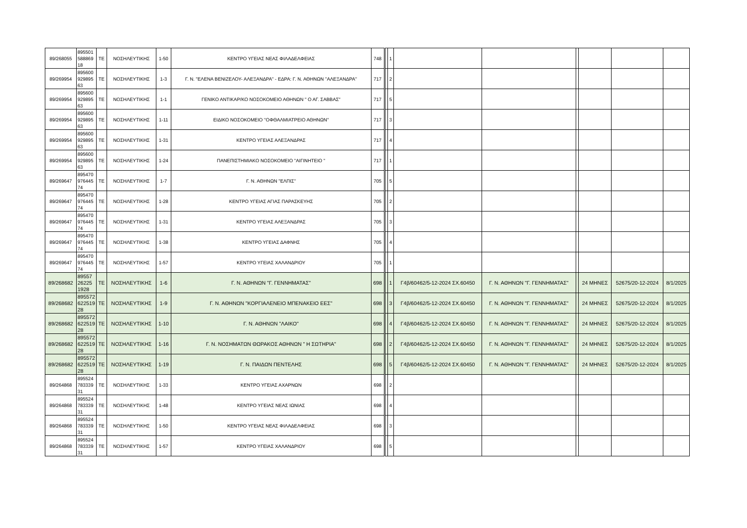| 89/268055 | 895501 588869 18 | ΤΕ | ΝΟΣΗΛΕΥΤΙΚΗΣ | 1-50 | ΚΕΝΤΡΟ ΥΓΕΙΑΣ ΝΕΑΣ ΦΙΛΑΔΕΛΦΕΙΑΣ | 748 | | 1 | | | | | | |
| 89/269954 | 895600 929895 63 | ΤΕ | ΝΟΣΗΛΕΥΤΙΚΗΣ | 1-3 | Γ. Ν. "ΕΛΕΝΑ ΒΕΝΙΖΕΛΟΥ- ΑΛΕΞΑΝΔΡΑ" - ΕΔΡΑ: Γ. Ν. ΑΘΗΝΩΝ ''ΑΛΕΞΑΝΔΡΑ'' | 717 | | 2 | | | | | | |
| 89/269954 | 895600 929895 63 | ΤΕ | ΝΟΣΗΛΕΥΤΙΚΗΣ | 1-1 | ΓΕΝΙΚΟ ΑΝΤΙΚΑΡ/ΚΟ ΝΟΣΟΚΟΜΕΙΟ ΑΘΗΝΩΝ " Ο ΑΓ. ΣΑΒΒΑΣ" | 717 | | 5 | | | | | | |
| 89/269954 | 895600 929895 63 | ΤΕ | ΝΟΣΗΛΕΥΤΙΚΗΣ | 1-11 | ΕΙΔΙΚΟ ΝΟΣΟΚΟΜΕΙΟ ''ΟΦΘΑΛΜΙΑΤΡΕΙΟ ΑΘΗΝΩΝ'' | 717 | | 3 | | | | | | |
| 89/269954 | 895600 929895 63 | ΤΕ | ΝΟΣΗΛΕΥΤΙΚΗΣ | 1-31 | ΚΕΝΤΡΟ ΥΓΕΙΑΣ ΑΛΕΞΑΝΔΡΑΣ | 717 | | 4 | | | | | | |
| 89/269954 | 895600 929895 63 | ΤΕ | ΝΟΣΗΛΕΥΤΙΚΗΣ | 1-24 | ΠΑΝΕΠΙΣΤΗΜΙΑΚΟ ΝΟΣΟΚΟΜΕΙΟ "ΑΙΓΙΝΗΤΕΙΟ " | 717 | | 1 | | | | | | |
| 89/269647 | 895470 976445 74 | ΤΕ | ΝΟΣΗΛΕΥΤΙΚΗΣ | 1-7 | Γ. Ν. ΑΘΗΝΩΝ "ΕΛΠΙΣ" | 705 | | 5 | | | | | | |
| 89/269647 | 895470 976445 74 | ΤΕ | ΝΟΣΗΛΕΥΤΙΚΗΣ | 1-28 | ΚΕΝΤΡΟ ΥΓΕΙΑΣ ΑΓΙΑΣ ΠΑΡΑΣΚΕΥΗΣ | 705 | | 2 | | | | | | |
| 89/269647 | 895470 976445 74 | ΤΕ | ΝΟΣΗΛΕΥΤΙΚΗΣ | 1-31 | ΚΕΝΤΡΟ ΥΓΕΙΑΣ ΑΛΕΞΑΝΔΡΑΣ | 705 | | 3 | | | | | | |
| 89/269647 | 895470 976445 74 | ΤΕ | ΝΟΣΗΛΕΥΤΙΚΗΣ | 1-38 | ΚΕΝΤΡΟ ΥΓΕΙΑΣ ΔΑΦΝΗΣ | 705 | | 4 | | | | | | |
| 89/269647 | 895470 976445 74 | ΤΕ | ΝΟΣΗΛΕΥΤΙΚΗΣ | 1-57 | ΚΕΝΤΡΟ ΥΓΕΙΑΣ ΧΑΛΑΝΔΡΙΟΥ | 705 | | 1 | | | | | | |
| 89/268682 | 89557 26225 1928 | ΤΕ | ΝΟΣΗΛΕΥΤΙΚΗΣ | 1-6 | Γ. Ν. ΑΘΗΝΩΝ "Γ. ΓΕΝΝΗΜΑΤΑΣ" | 698 | | 1 | Γ4β/60462/5-12-2024 ΣΧ.60450 | Γ. Ν. ΑΘΗΝΩΝ "Γ. ΓΕΝΝΗΜΑΤΑΣ" | | 24 ΜΗΝΕΣ | 52675/20-12-2024 | 8/1/2025 |
| 89/268682 | 895572 622519 28 | ΤΕ | ΝΟΣΗΛΕΥΤΙΚΗΣ | 1-9 | Γ. Ν. ΑΘΗΝΩΝ "ΚΟΡΓΙΑΛΕΝΕΙΟ ΜΠΕΝΑΚΕΙΟ ΕΕΣ" | 698 | | 3 | Γ4β/60462/5-12-2024 ΣΧ.60450 | Γ. Ν. ΑΘΗΝΩΝ "Γ. ΓΕΝΝΗΜΑΤΑΣ" | | 24 ΜΗΝΕΣ | 52675/20-12-2024 | 8/1/2025 |
| 89/268682 | 895572 622519 28 | ΤΕ | ΝΟΣΗΛΕΥΤΙΚΗΣ | 1-10 | Γ. Ν. ΑΘΗΝΩΝ "ΛΑΙΚΟ" | 698 | | 4 | Γ4β/60462/5-12-2024 ΣΧ.60450 | Γ. Ν. ΑΘΗΝΩΝ "Γ. ΓΕΝΝΗΜΑΤΑΣ" | | 24 ΜΗΝΕΣ | 52675/20-12-2024 | 8/1/2025 |
| 89/268682 | 895572 622519 28 | ΤΕ | ΝΟΣΗΛΕΥΤΙΚΗΣ | 1-16 | Γ. Ν. ΝΟΣΗΜΑΤΩΝ ΘΩΡΑΚΟΣ ΑΘΗΝΩΝ " Η ΣΩΤΗΡΙΑ" | 698 | | 2 | Γ4β/60462/5-12-2024 ΣΧ.60450 | Γ. Ν. ΑΘΗΝΩΝ "Γ. ΓΕΝΝΗΜΑΤΑΣ" | | 24 ΜΗΝΕΣ | 52675/20-12-2024 | 8/1/2025 |
| 89/268682 | 895572 622519 28 | ΤΕ | ΝΟΣΗΛΕΥΤΙΚΗΣ | 1-19 | Γ. Ν. ΠΑΙΔΩΝ ΠΕΝΤΕΛΗΣ | 698 | | 5 | Γ4β/60462/5-12-2024 ΣΧ.60450 | Γ. Ν. ΑΘΗΝΩΝ "Γ. ΓΕΝΝΗΜΑΤΑΣ" | | 24 ΜΗΝΕΣ | 52675/20-12-2024 | 8/1/2025 |
| 89/264868 | 895524 783339 31 | ΤΕ | ΝΟΣΗΛΕΥΤΙΚΗΣ | 1-33 | ΚΕΝΤΡΟ ΥΓΕΙΑΣ ΑΧΑΡΝΩΝ | 698 | | 2 | | | | | | |
| 89/264868 | 895524 783339 31 | ΤΕ | ΝΟΣΗΛΕΥΤΙΚΗΣ | 1-48 | ΚΕΝΤΡΟ ΥΓΕΙΑΣ ΝΕΑΣ ΙΩΝΙΑΣ | 698 | | 4 | | | | | | |
| 89/264868 | 895524 783339 31 | ΤΕ | ΝΟΣΗΛΕΥΤΙΚΗΣ | 1-50 | ΚΕΝΤΡΟ ΥΓΕΙΑΣ ΝΕΑΣ ΦΙΛΑΔΕΛΦΕΙΑΣ | 698 | | 3 | | | | | | |
| 89/264868 | 895524 783339 31 | ΤΕ | ΝΟΣΗΛΕΥΤΙΚΗΣ | 1-57 | ΚΕΝΤΡΟ ΥΓΕΙΑΣ ΧΑΛΑΝΔΡΙΟΥ | 698 | | 5 | | | | | | |